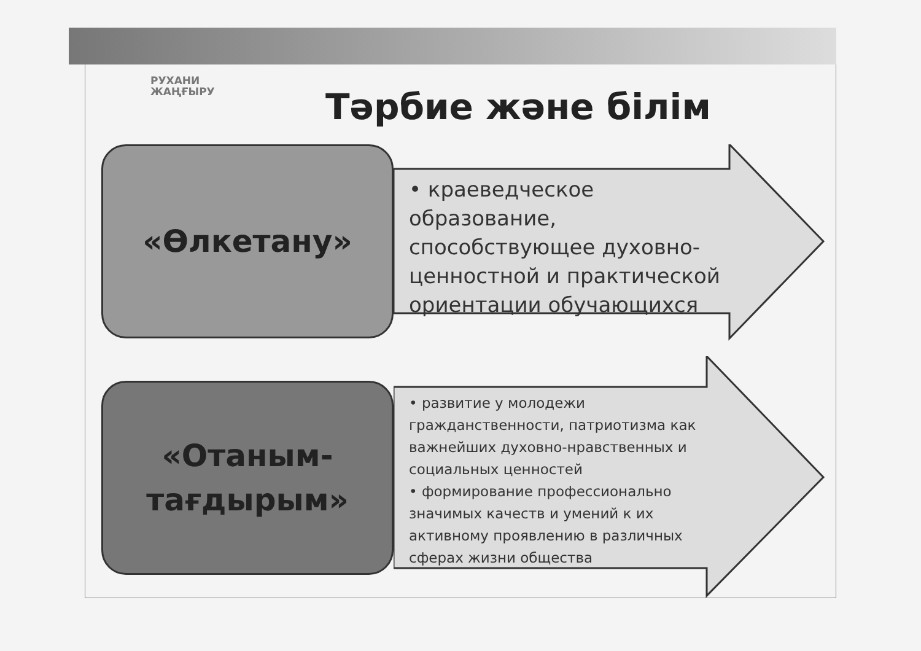РУХАНИ
ЖАҢҒЫРУ
Тәрбие және білім
«Өлкетану»
• краеведческое образование, способствующее духовно-ценностной и практической ориентации обучающихся
«Отаным-
тағдырым»
• развитие у молодежи гражданственности, патриотизма как важнейших духовно-нравственных и социальных ценностей
• формирование профессионально значимых качеств и умений к их активному проявлению в различных сферах жизни общества